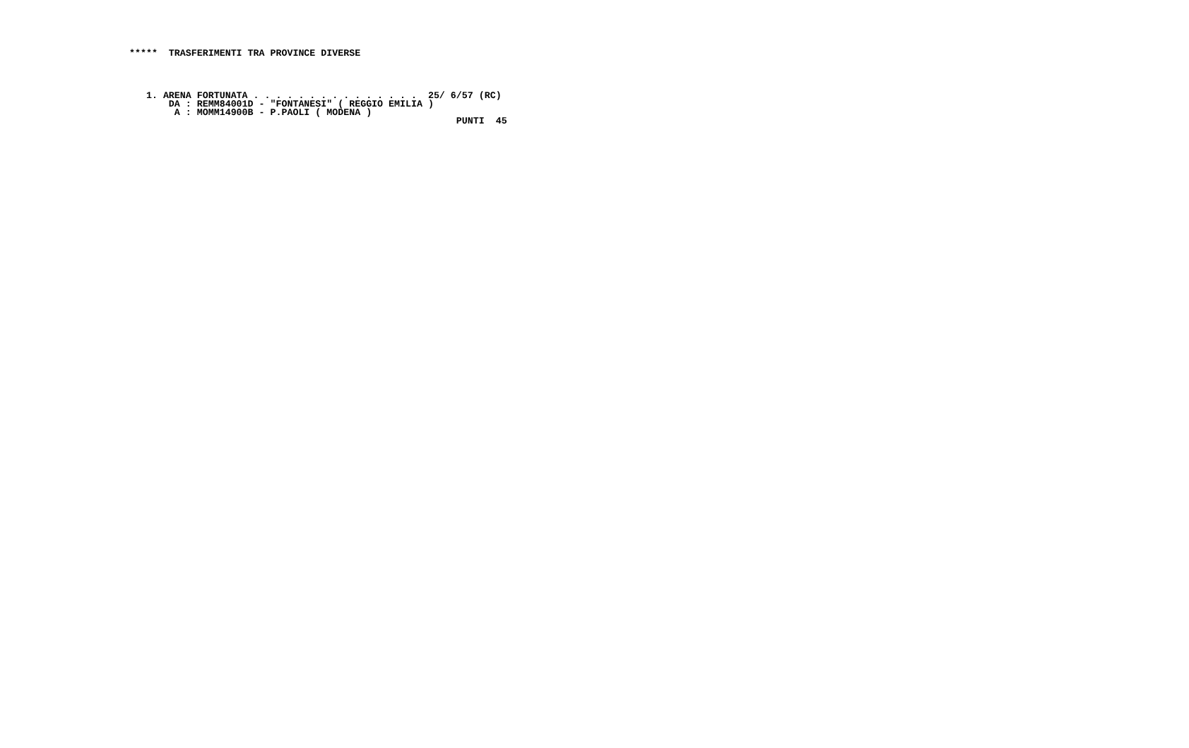*****  TRASFERIMENTI TRA PROVINCE DIVERSE




   1. ARENA FORTUNATA . . . . . . . . . . . . . . .  25/ 6/57 (RC)
       DA : REMM84001D - "FONTANESI" ( REGGIO EMILIA )
        A : MOMM14900B - P.PAOLI ( MODENA )
                                                          PUNTI  45